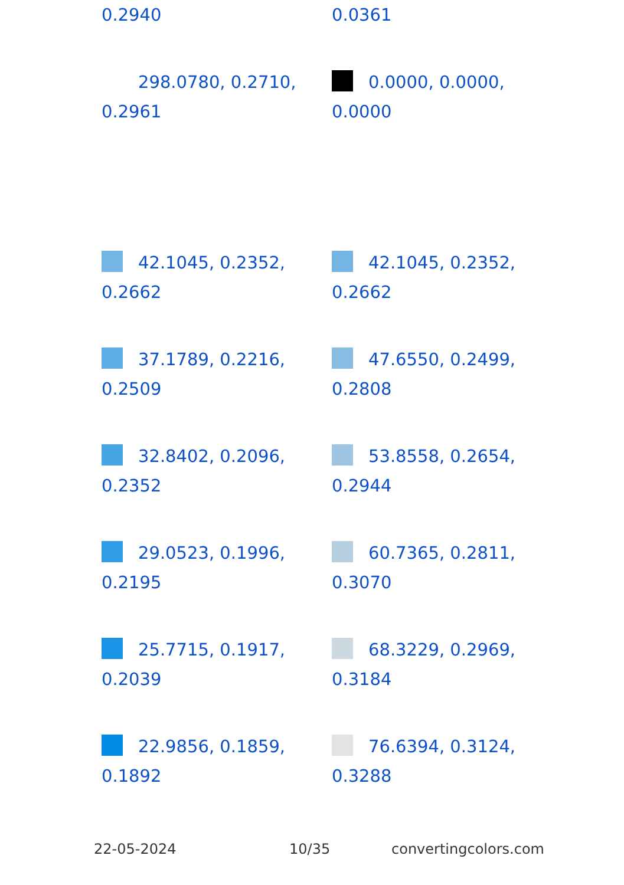0.2940 0.0361
298.0780, 0.2710, 0.2961
0.0000, 0.0000, 0.0000
42.1045, 0.2352, 0.2662
42.1045, 0.2352, 0.2662
37.1789, 0.2216, 0.2509
47.6550, 0.2499, 0.2808
32.8402, 0.2096, 0.2352
53.8558, 0.2654, 0.2944
29.0523, 0.1996, 0.2195
60.7365, 0.2811, 0.3070
25.7715, 0.1917, 0.2039
68.3229, 0.2969, 0.3184
22.9856, 0.1859, 0.1892
76.6394, 0.3124, 0.3288
22-05-2024 10/35 convertingcolors.com